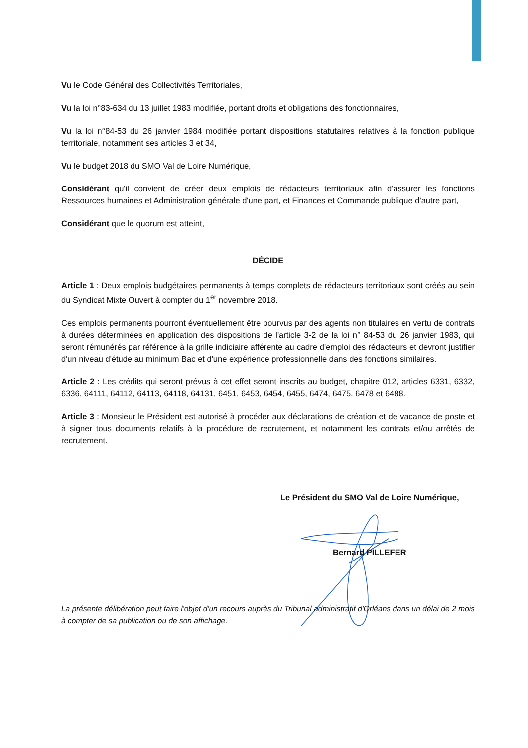Vu le Code Général des Collectivités Territoriales,
Vu la loi n°83-634 du 13 juillet 1983 modifiée, portant droits et obligations des fonctionnaires,
Vu la loi n°84-53 du 26 janvier 1984 modifiée portant dispositions statutaires relatives à la fonction publique territoriale, notamment ses articles 3 et 34,
Vu le budget 2018 du SMO Val de Loire Numérique,
Considérant qu'il convient de créer deux emplois de rédacteurs territoriaux afin d'assurer les fonctions Ressources humaines et Administration générale d'une part, et Finances et Commande publique d'autre part,
Considérant que le quorum est atteint,
DÉCIDE
Article 1 : Deux emplois budgétaires permanents à temps complets de rédacteurs territoriaux sont créés au sein du Syndicat Mixte Ouvert à compter du 1<sup>er</sup> novembre 2018.
Ces emplois permanents pourront éventuellement être pourvus par des agents non titulaires en vertu de contrats à durées déterminées en application des dispositions de l'article 3-2 de la loi n° 84-53 du 26 janvier 1983, qui seront rémunérés par référence à la grille indiciaire afférente au cadre d'emploi des rédacteurs et devront justifier d'un niveau d'étude au minimum Bac et d'une expérience professionnelle dans des fonctions similaires.
Article 2 : Les crédits qui seront prévus à cet effet seront inscrits au budget, chapitre 012, articles 6331, 6332, 6336, 64111, 64112, 64113, 64118, 64131, 6451, 6453, 6454, 6455, 6474, 6475, 6478 et 6488.
Article 3 : Monsieur le Président est autorisé à procéder aux déclarations de création et de vacance de poste et à signer tous documents relatifs à la procédure de recrutement, et notamment les contrats et/ou arrêtés de recrutement.
Le Président du SMO Val de Loire Numérique,
Bernard PILLEFER
La présente délibération peut faire l'objet d'un recours auprès du Tribunal administratif d'Orléans dans un délai de 2 mois à compter de sa publication ou de son affichage.